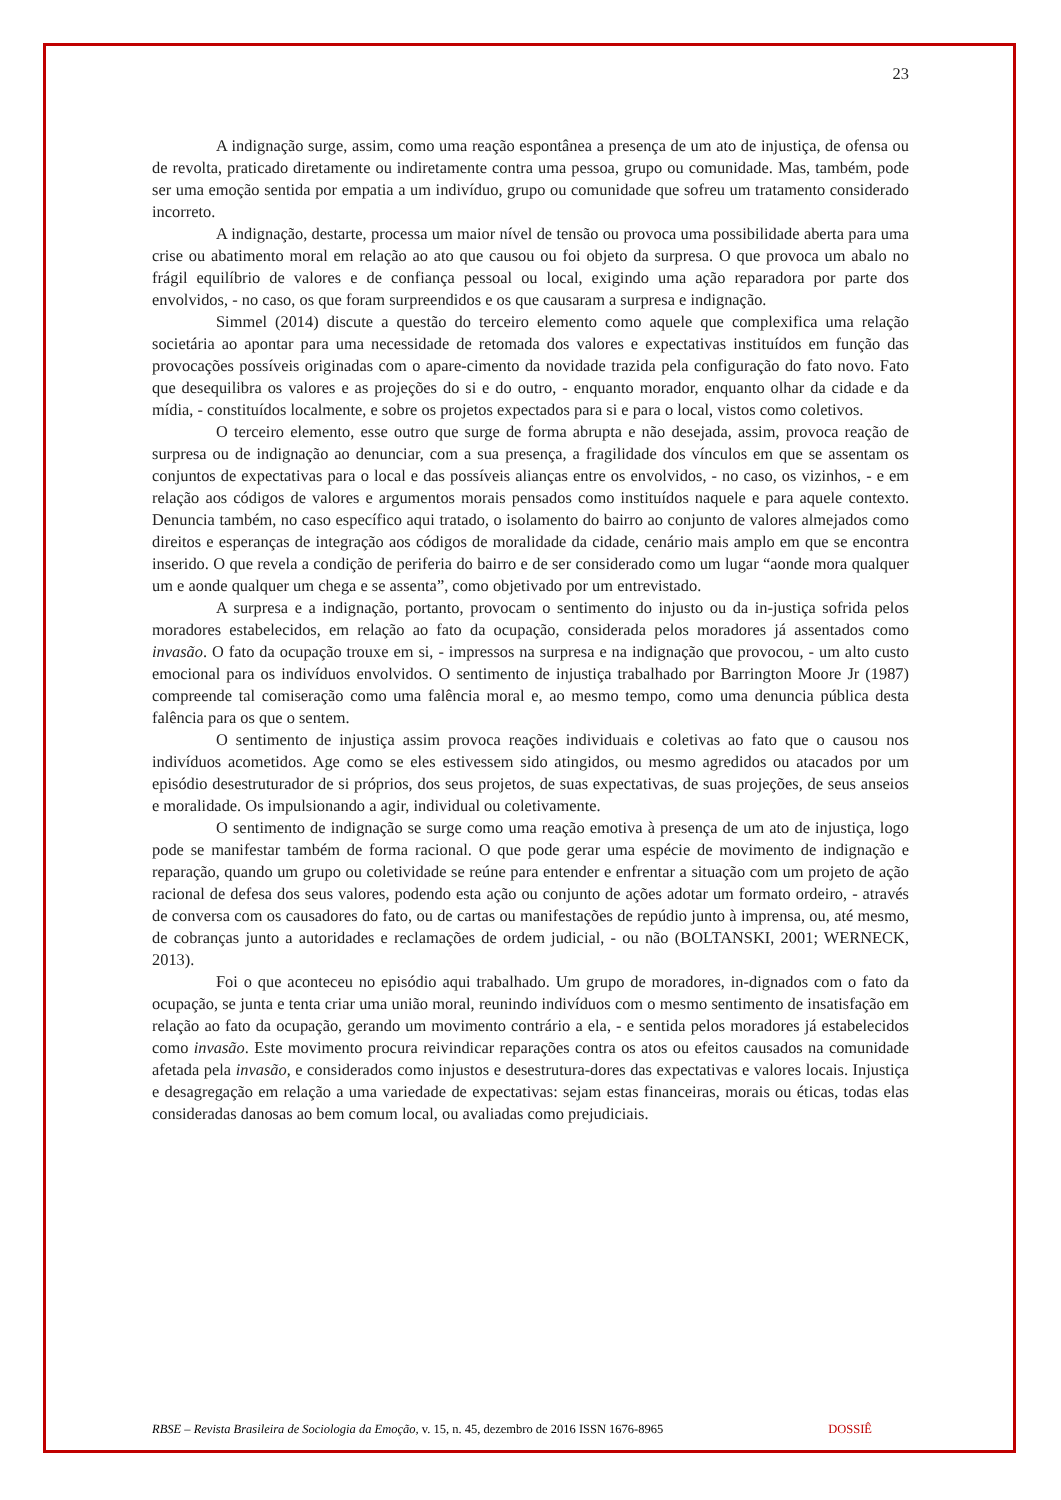23
A indignação surge, assim, como uma reação espontânea a presença de um ato de injustiça, de ofensa ou de revolta, praticado diretamente ou indiretamente contra uma pessoa, grupo ou comunidade. Mas, também, pode ser uma emoção sentida por empatia a um indivíduo, grupo ou comunidade que sofreu um tratamento considerado incorreto.
A indignação, destarte, processa um maior nível de tensão ou provoca uma possibilidade aberta para uma crise ou abatimento moral em relação ao ato que causou ou foi objeto da surpresa. O que provoca um abalo no frágil equilíbrio de valores e de confiança pessoal ou local, exigindo uma ação reparadora por parte dos envolvidos, - no caso, os que foram surpreendidos e os que causaram a surpresa e indignação.
Simmel (2014) discute a questão do terceiro elemento como aquele que complexifica uma relação societária ao apontar para uma necessidade de retomada dos valores e expectativas instituídos em função das provocações possíveis originadas com o apare-cimento da novidade trazida pela configuração do fato novo. Fato que desequilibra os valores e as projeções do si e do outro, - enquanto morador, enquanto olhar da cidade e da mídia, - constituídos localmente, e sobre os projetos expectados para si e para o local, vistos como coletivos.
O terceiro elemento, esse outro que surge de forma abrupta e não desejada, assim, provoca reação de surpresa ou de indignação ao denunciar, com a sua presença, a fragilidade dos vínculos em que se assentam os conjuntos de expectativas para o local e das possíveis alianças entre os envolvidos, - no caso, os vizinhos, - e em relação aos códigos de valores e argumentos morais pensados como instituídos naquele e para aquele contexto. Denuncia também, no caso específico aqui tratado, o isolamento do bairro ao conjunto de valores almejados como direitos e esperanças de integração aos códigos de moralidade da cidade, cenário mais amplo em que se encontra inserido. O que revela a condição de periferia do bairro e de ser considerado como um lugar “aonde mora qualquer um e aonde qualquer um chega e se assenta”, como objetivado por um entrevistado.
A surpresa e a indignação, portanto, provocam o sentimento do injusto ou da in-justiça sofrida pelos moradores estabelecidos, em relação ao fato da ocupação, considerada pelos moradores já assentados como invasão. O fato da ocupação trouxe em si, - impressos na surpresa e na indignação que provocou, - um alto custo emocional para os indivíduos envolvidos. O sentimento de injustiça trabalhado por Barrington Moore Jr (1987) compreende tal comiseração como uma falência moral e, ao mesmo tempo, como uma denuncia pública desta falência para os que o sentem.
O sentimento de injustiça assim provoca reações individuais e coletivas ao fato que o causou nos indivíduos acometidos. Age como se eles estivessem sido atingidos, ou mesmo agredidos ou atacados por um episódio desestruturador de si próprios, dos seus projetos, de suas expectativas, de suas projeções, de seus anseios e moralidade. Os impulsionando a agir, individual ou coletivamente.
O sentimento de indignação se surge como uma reação emotiva à presença de um ato de injustiça, logo pode se manifestar também de forma racional. O que pode gerar uma espécie de movimento de indignação e reparação, quando um grupo ou coletividade se reúne para entender e enfrentar a situação com um projeto de ação racional de defesa dos seus valores, podendo esta ação ou conjunto de ações adotar um formato ordeiro, - através de conversa com os causadores do fato, ou de cartas ou manifestações de repúdio junto à imprensa, ou, até mesmo, de cobranças junto a autoridades e reclamações de ordem judicial, - ou não (BOLTANSKI, 2001; WERNECK, 2013).
Foi o que aconteceu no episódio aqui trabalhado. Um grupo de moradores, in-dignados com o fato da ocupação, se junta e tenta criar uma união moral, reunindo indivíduos com o mesmo sentimento de insatisfação em relação ao fato da ocupação, gerando um movimento contrário a ela, - e sentida pelos moradores já estabelecidos como invasão. Este movimento procura reivindicar reparações contra os atos ou efeitos causados na comunidade afetada pela invasão, e considerados como injustos e desestrutura-dores das expectativas e valores locais. Injustiça e desagregação em relação a uma variedade de expectativas: sejam estas financeiras, morais ou éticas, todas elas consideradas danosas ao bem comum local, ou avaliadas como prejudiciais.
RBSE – Revista Brasileira de Sociologia da Emoção, v. 15, n. 45, dezembro de 2016 ISSN 1676-8965 DOSSIÊ